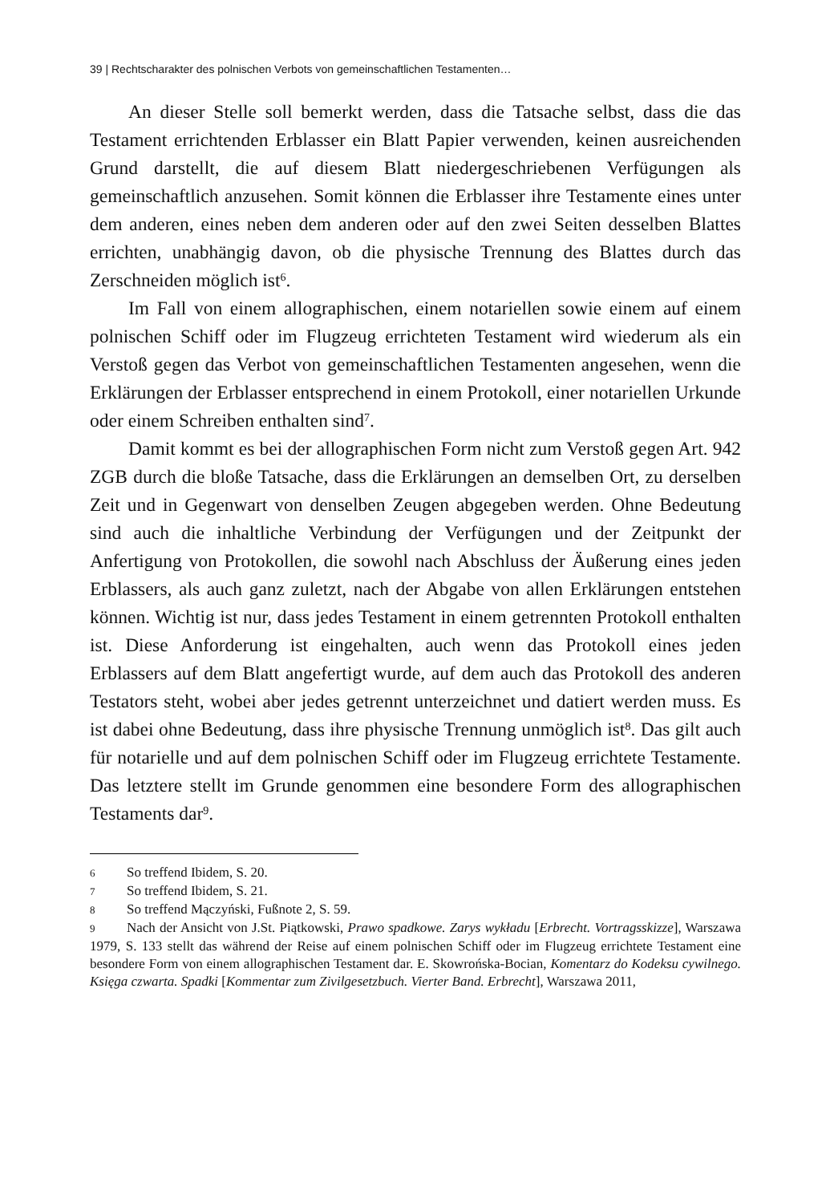39 | Rechtscharakter des polnischen Verbots von gemeinschaftlichen Testamenten…
An dieser Stelle soll bemerkt werden, dass die Tatsache selbst, dass die das Testament errichtenden Erblasser ein Blatt Papier verwenden, keinen ausreichenden Grund darstellt, die auf diesem Blatt niedergeschriebenen Verfügungen als gemeinschaftlich anzusehen. Somit können die Erblasser ihre Testamente eines unter dem anderen, eines neben dem anderen oder auf den zwei Seiten desselben Blattes errichten, unabhängig davon, ob die physische Trennung des Blattes durch das Zerschneiden möglich ist<sup>6</sup>.
Im Fall von einem allographischen, einem notariellen sowie einem auf einem polnischen Schiff oder im Flugzeug errichteten Testament wird wiederum als ein Verstoß gegen das Verbot von gemeinschaftlichen Testamenten angesehen, wenn die Erklärungen der Erblasser entsprechend in einem Protokoll, einer notariellen Urkunde oder einem Schreiben enthalten sind<sup>7</sup>.
Damit kommt es bei der allographischen Form nicht zum Verstoß gegen Art. 942 ZGB durch die bloße Tatsache, dass die Erklärungen an demselben Ort, zu derselben Zeit und in Gegenwart von denselben Zeugen abgegeben werden. Ohne Bedeutung sind auch die inhaltliche Verbindung der Verfügungen und der Zeitpunkt der Anfertigung von Protokollen, die sowohl nach Abschluss der Äußerung eines jeden Erblassers, als auch ganz zuletzt, nach der Abgabe von allen Erklärungen entstehen können. Wichtig ist nur, dass jedes Testament in einem getrennten Protokoll enthalten ist. Diese Anforderung ist eingehalten, auch wenn das Protokoll eines jeden Erblassers auf dem Blatt angefertigt wurde, auf dem auch das Protokoll des anderen Testators steht, wobei aber jedes getrennt unterzeichnet und datiert werden muss. Es ist dabei ohne Bedeutung, dass ihre physische Trennung unmöglich ist<sup>8</sup>. Das gilt auch für notarielle und auf dem polnischen Schiff oder im Flugzeug errichtete Testamente. Das letztere stellt im Grunde genommen eine besondere Form des allographischen Testaments dar<sup>9</sup>.
6 So treffend Ibidem, S. 20.
7 So treffend Ibidem, S. 21.
8 So treffend Mączyński, Fußnote 2, S. 59.
9 Nach der Ansicht von J.St. Piątkowski, Prawo spadkowe. Zarys wykładu [Erbrecht. Vortragsskizze], Warszawa 1979, S. 133 stellt das während der Reise auf einem polnischen Schiff oder im Flugzeug errichtete Testament eine besondere Form von einem allographischen Testament dar. E. Skowrońska-Bocian, Komentarz do Kodeksu cywilnego. Księga czwarta. Spadki [Kommentar zum Zivilgesetzbuch. Vierter Band. Erbrecht], Warszawa 2011,